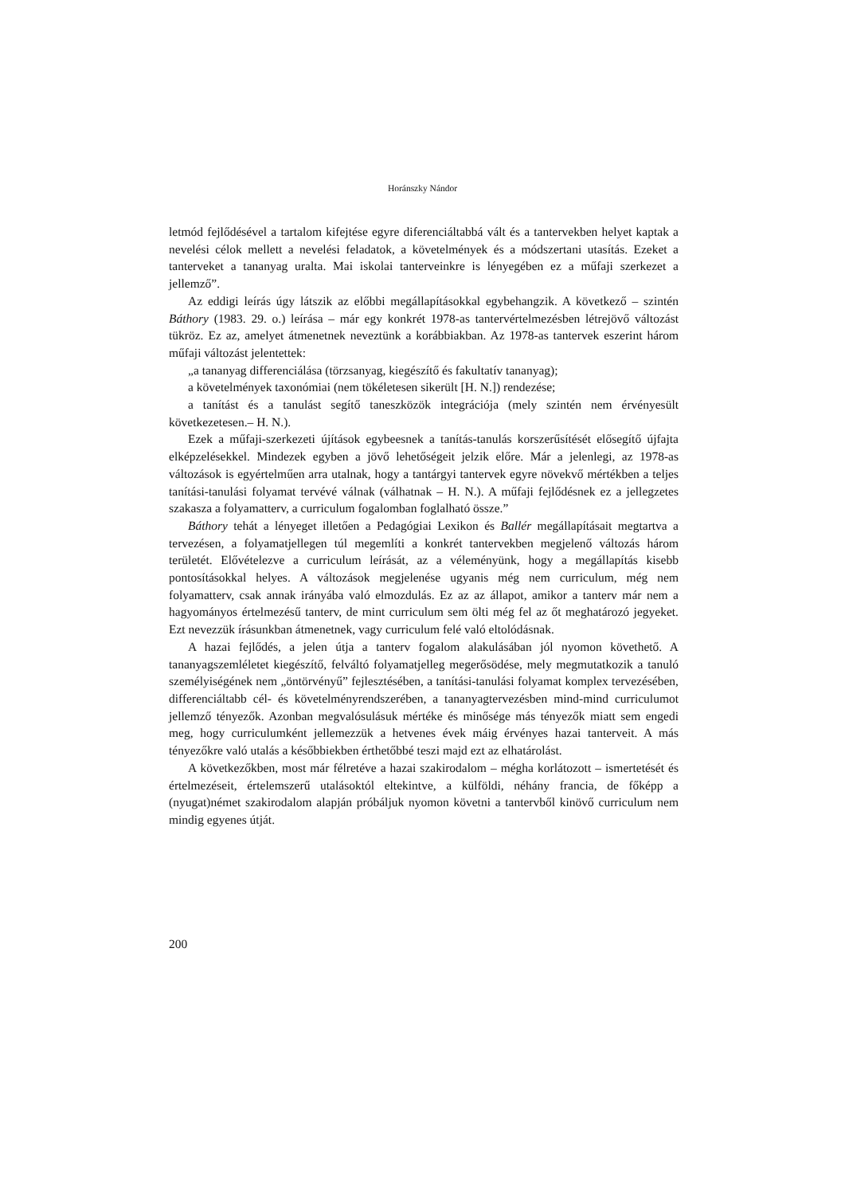Horánszky Nándor
letmód fejlődésével a tartalom kifejtése egyre diferenciáltabbá vált és a tantervekben helyet kaptak a nevelési célok mellett a nevelési feladatok, a követelmények és a módszertani utasítás. Ezeket a tanterveket a tananyag uralta. Mai iskolai tanterveinkre is lényegében ez a műfaji szerkezet a jellemző”.
Az eddigi leírás úgy látszik az előbbi megállapításokkal egybehangzik. A következő – szintén Báthory (1983. 29. o.) leírása – már egy konkrét 1978-as tantervértelmezésben létrejövő változást tükröz. Ez az, amelyet átmenetnek neveztünk a korábbiakban. Az 1978-as tantervek eszerint három műfaji változást jelentettek:
„a tananyag differenciálása (törzsanyag, kiegészítő és fakultatív tananyag);
a követelmények taxonómiai (nem tökéletesen sikerült [H. N.]) rendezése;
a tanítást és a tanulást segítő taneszközök integrációja (mely szintén nem érvényesült következetesen.– H. N.).
Ezek a műfaji-szerkezeti újítások egybeesnek a tanítás-tanulás korszerűsítését elősegítő újfajta elképzelésekkel. Mindezek egyben a jövő lehetőségeit jelzik előre. Már a jelenlegi, az 1978-as változások is egyértelműen arra utalnak, hogy a tantárgyi tantervek egyre növekvő mértékben a teljes tanítási-tanulási folyamat tervévé válnak (válhatnak – H. N.). A műfaji fejlődésnek ez a jellegzetes szakasza a folyamatterv, a curriculum fogalomban foglalható össze.”
Báthory tehát a lényeget illetően a Pedagógiai Lexikon és Ballér megállapításait megtartva a tervezésen, a folyamatjellegen túl megemlíti a konkrét tantervekben megjelenő változás három területét. Elővételezve a curriculum leírását, az a véleményünk, hogy a megállapítás kisebb pontosításokkal helyes. A változások megjelenése ugyanis még nem curriculum, még nem folyamatterv, csak annak irányába való elmozdulás. Ez az az állapot, amikor a tanterv már nem a hagyományos értelmezésű tanterv, de mint curriculum sem ölti még fel az őt meghatározó jegyeket. Ezt nevezzük írásunkban átmenetnek, vagy curriculum felé való eltolódásnak.
A hazai fejlődés, a jelen útja a tanterv fogalom alakulásában jól nyomon követhető. A tananyagszemléletet kiegészítő, felváltó folyamatjelleg megerősödése, mely megmutatkozik a tanuló személyiségének nem „öntörvényű” fejlesztésében, a tanítási-tanulási folyamat komplex tervezésében, differenciáltabb cél- és követelményrendszerében, a tananyagtervezésben mind-mind curriculumot jellemző tényezők. Azonban megvalósulásuk mértéke és minősége más tényezők miatt sem engedi meg, hogy curriculumként jellemezzük a hetvenes évek máig érvényes hazai tanterveit. A más tényezőkre való utalás a későbbiekben érthetőbbé teszi majd ezt az elhatárolást.
A következőkben, most már félretéve a hazai szakirodalom – mégha korlátozott – ismertetését és értelmezéseit, értelemszerű utalásoktól eltekintve, a külföldi, néhány francia, de főképp a (nyugat)német szakirodalom alapján próbáljuk nyomon követni a tantervből kinövő curriculum nem mindig egyenes útját.
200